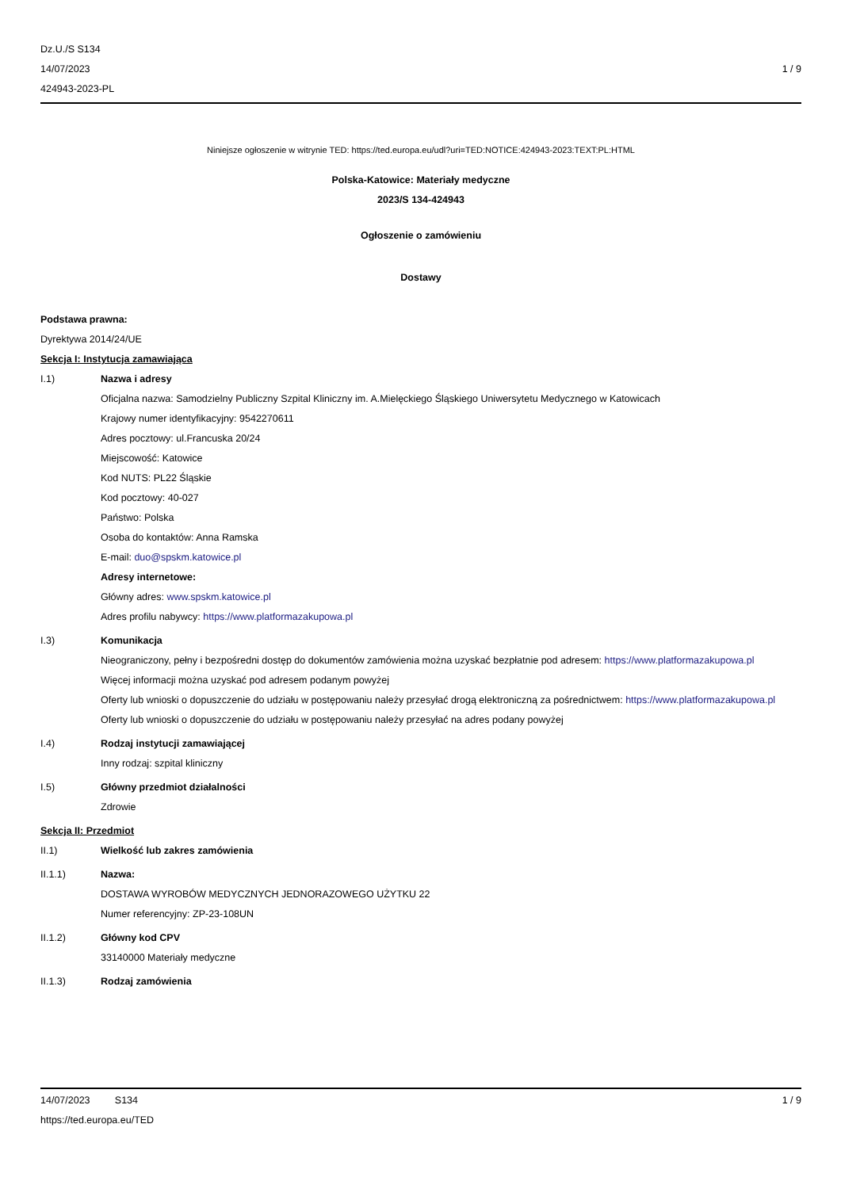Dz.U./S S134
14/07/2023
424943-2023-PL
1 / 9
Niniejsze ogłoszenie w witrynie TED: https://ted.europa.eu/udl?uri=TED:NOTICE:424943-2023:TEXT:PL:HTML
Polska-Katowice: Materiały medyczne
2023/S 134-424943
Ogłoszenie o zamówieniu
Dostawy
Podstawa prawna:
Dyrektywa 2014/24/UE
Sekcja I: Instytucja zamawiająca
I.1) Nazwa i adresy
Oficjalna nazwa: Samodzielny Publiczny Szpital Kliniczny im. A.Mielęckiego Śląskiego Uniwersytetu Medycznego w Katowicach
Krajowy numer identyfikacyjny: 9542270611
Adres pocztowy: ul.Francuska 20/24
Miejscowość: Katowice
Kod NUTS: PL22 Śląskie
Kod pocztowy: 40-027
Państwo: Polska
Osoba do kontaktów: Anna Ramska
E-mail: duo@spskm.katowice.pl
Adresy internetowe:
Główny adres: www.spskm.katowice.pl
Adres profilu nabywcy: https://www.platformazakupowa.pl
I.3) Komunikacja
Nieograniczony, pełny i bezpośredni dostęp do dokumentów zamówienia można uzyskać bezpłatnie pod adresem: https://www.platformazakupowa.pl
Więcej informacji można uzyskać pod adresem podanym powyżej
Oferty lub wnioski o dopuszczenie do udziału w postępowaniu należy przesyłać drogą elektroniczną za pośrednictwem: https://www.platformazakupowa.pl
Oferty lub wnioski o dopuszczenie do udziału w postępowaniu należy przesyłać na adres podany powyżej
I.4) Rodzaj instytucji zamawiającej
Inny rodzaj: szpital kliniczny
I.5) Główny przedmiot działalności
Zdrowie
Sekcja II: Przedmiot
II.1) Wielkość lub zakres zamówienia
II.1.1) Nazwa:
DOSTAWA WYROBÓW MEDYCZNYCH JEDNORAZOWEGO UŻYTKU 22
Numer referencyjny: ZP-23-108UN
II.1.2) Główny kod CPV
33140000 Materiały medyczne
II.1.3) Rodzaj zamówienia
14/07/2023 S134 1 / 9
https://ted.europa.eu/TED